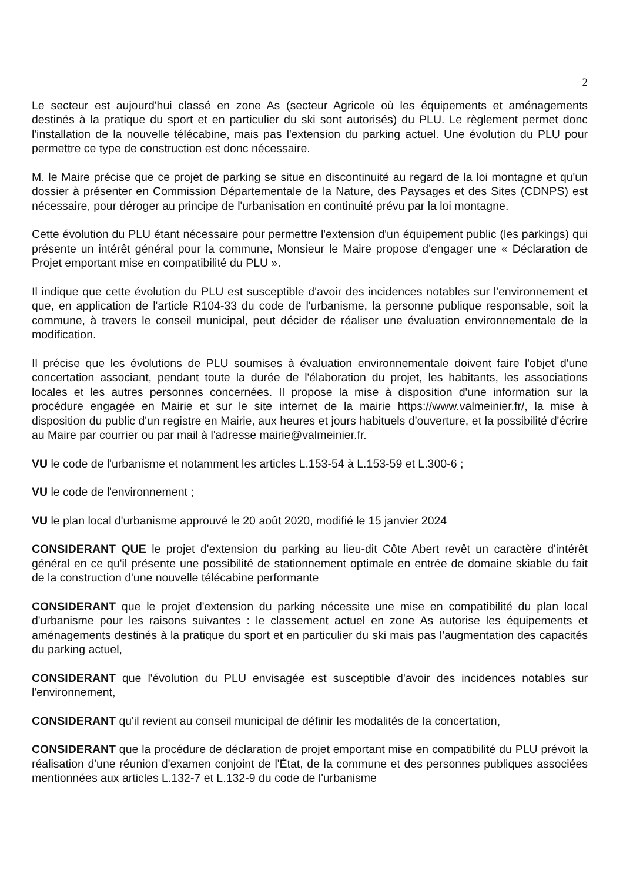2
Le secteur est aujourd'hui classé en zone As (secteur Agricole où les équipements et aménagements destinés à la pratique du sport et en particulier du ski sont autorisés) du PLU. Le règlement permet donc l'installation de la nouvelle télécabine, mais pas l'extension du parking actuel. Une évolution du PLU pour permettre ce type de construction est donc nécessaire.
M. le Maire précise que ce projet de parking se situe en discontinuité au regard de la loi montagne et qu'un dossier à présenter en Commission Départementale de la Nature, des Paysages et des Sites (CDNPS) est nécessaire, pour déroger au principe de l'urbanisation en continuité prévu par la loi montagne.
Cette évolution du PLU étant nécessaire pour permettre l'extension d'un équipement public (les parkings) qui présente un intérêt général pour la commune, Monsieur le Maire propose d'engager une « Déclaration de Projet emportant mise en compatibilité du PLU ».
Il indique que cette évolution du PLU est susceptible d'avoir des incidences notables sur l'environnement et que, en application de l'article R104-33 du code de l'urbanisme, la personne publique responsable, soit la commune, à travers le conseil municipal, peut décider de réaliser une évaluation environnementale de la modification.
Il précise que les évolutions de PLU soumises à évaluation environnementale doivent faire l'objet d'une concertation associant, pendant toute la durée de l'élaboration du projet, les habitants, les associations locales et les autres personnes concernées. Il propose la mise à disposition d'une information sur la procédure engagée en Mairie et sur le site internet de la mairie https://www.valmeinier.fr/, la mise à disposition du public d'un registre en Mairie, aux heures et jours habituels d'ouverture, et la possibilité d'écrire au Maire par courrier ou par mail à l'adresse mairie@valmeinier.fr.
VU le code de l'urbanisme et notamment les articles L.153-54 à L.153-59 et L.300-6 ;
VU le code de l'environnement ;
VU le plan local d'urbanisme approuvé le 20 août 2020, modifié le 15 janvier 2024
CONSIDERANT QUE le projet d'extension du parking au lieu-dit Côte Abert revêt un caractère d'intérêt général en ce qu'il présente une possibilité de stationnement optimale en entrée de domaine skiable du fait de la construction d'une nouvelle télécabine performante
CONSIDERANT que le projet d'extension du parking nécessite une mise en compatibilité du plan local d'urbanisme pour les raisons suivantes : le classement actuel en zone As autorise les équipements et aménagements destinés à la pratique du sport et en particulier du ski mais pas l'augmentation des capacités du parking actuel,
CONSIDERANT que l'évolution du PLU envisagée est susceptible d'avoir des incidences notables sur l'environnement,
CONSIDERANT qu'il revient au conseil municipal de définir les modalités de la concertation,
CONSIDERANT que la procédure de déclaration de projet emportant mise en compatibilité du PLU prévoit la réalisation d'une réunion d'examen conjoint de l'État, de la commune et des personnes publiques associées mentionnées aux articles L.132-7 et L.132-9 du code de l'urbanisme